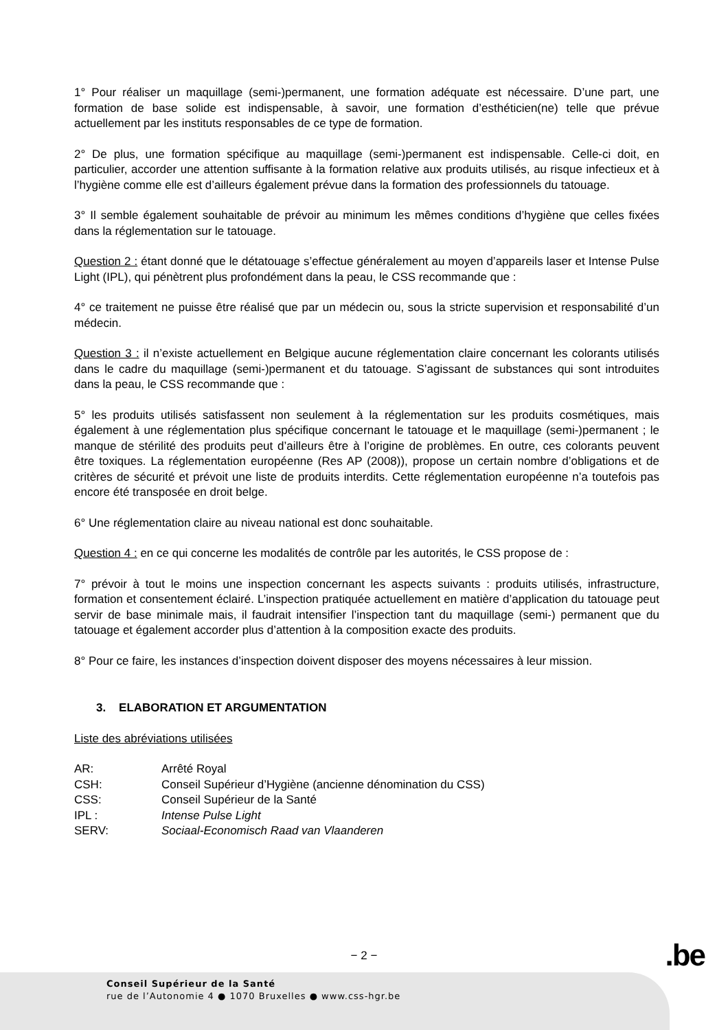1° Pour réaliser un maquillage (semi-)permanent, une formation adéquate est nécessaire. D’une part, une formation de base solide est indispensable, à savoir, une formation d’esthéticien(ne) telle que prévue actuellement par les instituts responsables de ce type de formation.
2° De plus, une formation spécifique au maquillage (semi-)permanent est indispensable. Celle-ci doit, en particulier, accorder une attention suffisante à la formation relative aux produits utilisés, au risque infectieux et à l’hygiène comme elle est d’ailleurs également prévue dans la formation des professionnels du tatouage.
3° Il semble également souhaitable de prévoir au minimum les mêmes conditions d’hygiène que celles fixées dans la réglementation sur le tatouage.
Question 2 : étant donné que le détatouage s’effectue généralement au moyen d’appareils laser et Intense Pulse Light (IPL), qui pénètrent plus profondément dans la peau, le CSS recommande que :
4° ce traitement ne puisse être réalisé que par un médecin ou, sous la stricte supervision et responsabilité d’un médecin.
Question 3 : il n’existe actuellement en Belgique aucune réglementation claire concernant les colorants utilisés dans le cadre du maquillage (semi-)permanent et du tatouage. S’agissant de substances qui sont introduites dans la peau, le CSS recommande que :
5° les produits utilisés satisfassent non seulement à la réglementation sur les produits cosmétiques, mais également à une réglementation plus spécifique concernant le tatouage et le maquillage (semi-)permanent ; le manque de stérilité des produits peut d’ailleurs être à l’origine de problèmes. En outre, ces colorants peuvent être toxiques. La réglementation européenne (Res AP (2008)), propose un certain nombre d’obligations et de critères de sécurité et prévoit une liste de produits interdits. Cette réglementation européenne n’a toutefois pas encore été transposée en droit belge.
6° Une réglementation claire au niveau national est donc souhaitable.
Question 4 : en ce qui concerne les modalités de contrôle par les autorités, le CSS propose de :
7° prévoir à tout le moins une inspection concernant les aspects suivants : produits utilisés, infrastructure, formation et consentement éclairé. L’inspection pratiquée actuellement en matière d’application du tatouage peut servir de base minimale mais, il faudrait intensifier l’inspection tant du maquillage (semi-) permanent que du tatouage et également accorder plus d’attention à la composition exacte des produits.
8° Pour ce faire, les instances d’inspection doivent disposer des moyens nécessaires à leur mission.
3. ELABORATION ET ARGUMENTATION
Liste des abréviations utilisées
| AR: | Arrêté Royal |
| CSH: | Conseil Supérieur d’Hygiène (ancienne dénomination du CSS) |
| CSS: | Conseil Supérieur de la Santé |
| IPL : | Intense Pulse Light |
| SERV: | Sociaal-Economisch Raad van Vlaanderen |
− 2 − .be
Conseil Supérieur de la Santé
rue de l’Autonomie 4 ● 1070 Bruxelles ● www.css-hgr.be